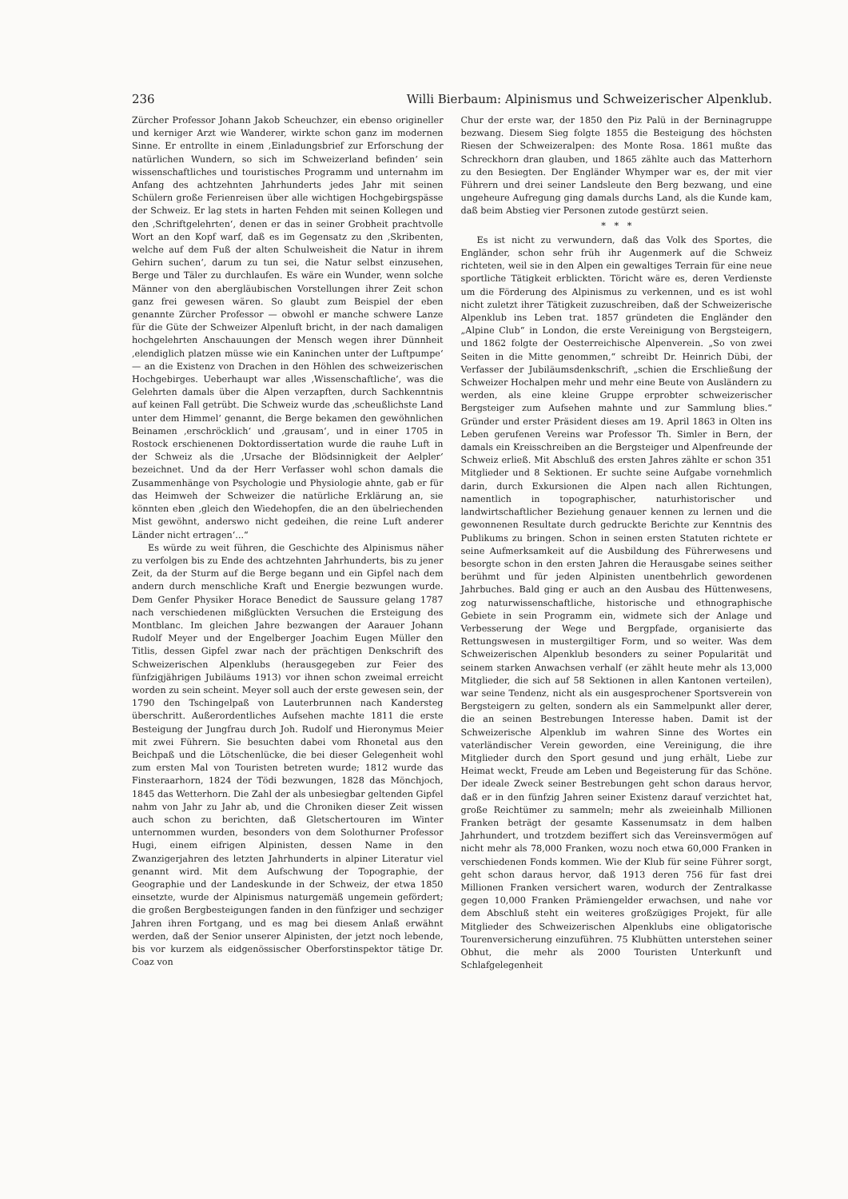236 Willi Bierbaum: Alpinismus und Schweizerischer Alpenklub.
Zürcher Professor Johann Jakob Scheuchzer, ein ebenso origineller und kerniger Arzt wie Wanderer, wirkte schon ganz im modernen Sinne. Er entrollte in einem ‚Einladungsbrief zur Erforschung der natürlichen Wundern, so sich im Schweizerland befinden‘ sein wissenschaftliches und touristisches Programm und unternahm im Anfang des achtzehnten Jahrhunderts jedes Jahr mit seinen Schülern große Ferienreisen über alle wichtigen Hochgebirgspässe der Schweiz. Er lag stets in harten Fehden mit seinen Kollegen und den ‚Schriftgelehrten‘, denen er das in seiner Grobheit prachtvolle Wort an den Kopf warf, daß es im Gegensatz zu den ‚Skribenten, welche auf dem Fuß der alten Schulweisheit die Natur in ihrem Gehirn suchen‘, darum zu tun sei, die Natur selbst einzusehen, Berge und Täler zu durchlaufen. Es wäre ein Wunder, wenn solche Männer von den abergläubischen Vorstellungen ihrer Zeit schon ganz frei gewesen wären. So glaubt zum Beispiel der eben genannte Zürcher Professor — obwohl er manche schwere Lanze für die Güte der Schweizer Alpenluft bricht, in der nach damaligen hochgelehrten Anschauungen der Mensch wegen ihrer Dünnheit ‚elendiglich platzen müsse wie ein Kaninchen unter der Luftpumpe‘ — an die Existenz von Drachen in den Höhlen des schweizerischen Hochgebirges. Ueberhaupt war alles ‚Wissenschaftliche‘, was die Gelehrten damals über die Alpen verzapften, durch Sachkenntnis auf keinen Fall getrübt. Die Schweiz wurde das ‚scheußlichste Land unter dem Himmel‘ genannt, die Berge bekamen den gewöhnlichen Beinamen ‚erschröcklich‘ und ‚grausam‘, und in einer 1705 in Rostock erschienenen Doktordissertation wurde die rauhe Luft in der Schweiz als die ‚Ursache der Blödsinnigkeit der Aelpler‘ bezeichnet. Und da der Herr Verfasser wohl schon damals die Zusammenhänge von Psychologie und Physiologie ahnte, gab er für das Heimweh der Schweizer die natürliche Erklärung an, sie könnten eben ‚gleich den Wiedehopfen, die an den übelriechenden Mist gewöhnt, anderswo nicht gedeihen, die reine Luft anderer Länder nicht ertragen‘...“
Es würde zu weit führen, die Geschichte des Alpinismus näher zu verfolgen bis zu Ende des achtzehnten Jahrhunderts, bis zu jener Zeit, da der Sturm auf die Berge begann und ein Gipfel nach dem andern durch menschliche Kraft und Energie bezwungen wurde. Dem Genfer Physiker Horace Benedict de Saussure gelang 1787 nach verschiedenen mißglückten Versuchen die Ersteigung des Montblanc. Im gleichen Jahre bezwangen der Aarauer Johann Rudolf Meyer und der Engelberger Joachim Eugen Müller den Titlis, dessen Gipfel zwar nach der prächtigen Denkschrift des Schweizerischen Alpenklubs (herausgegeben zur Feier des fünfzigjährigen Jubiläums 1913) vor ihnen schon zweimal erreicht worden zu sein scheint. Meyer soll auch der erste gewesen sein, der 1790 den Tschingelpaß von Lauterbrunnen nach Kandersteg überschritt. Außerordentliches Aufsehen machte 1811 die erste Besteigung der Jungfrau durch Joh. Rudolf und Hieronymus Meier mit zwei Führern. Sie besuchten dabei vom Rhonetal aus den Beichpaß und die Lötschenlücke, die bei dieser Gelegenheit wohl zum ersten Mal von Touristen betreten wurde; 1812 wurde das Finsteraarhorn, 1824 der Tödi bezwungen, 1828 das Mönchjoch, 1845 das Wetterhorn. Die Zahl der als unbesiegbar geltenden Gipfel nahm von Jahr zu Jahr ab, und die Chroniken dieser Zeit wissen auch schon zu berichten, daß Gletschertouren im Winter unternommen wurden, besonders von dem Solothurner Professor Hugi, einem eifrigen Alpinisten, dessen Name in den Zwanzigerjahren des letzten Jahrhunderts in alpiner Literatur viel genannt wird. Mit dem Aufschwung der Topographie, der Geographie und der Landeskunde in der Schweiz, der etwa 1850 einsetzte, wurde der Alpinismus naturgemäß ungemein gefördert; die großen Bergbesteigungen fanden in den fünfziger und sechziger Jahren ihren Fortgang, und es mag bei diesem Anlaß erwähnt werden, daß der Senior unserer Alpinisten, der jetzt noch lebende, bis vor kurzem als eidgenössischer Oberforstinspektor tätige Dr. Coaz von
Chur der erste war, der 1850 den Piz Palü in der Berninagruppe bezwang. Diesem Sieg folgte 1855 die Besteigung des höchsten Riesen der Schweizeralpen: des Monte Rosa. 1861 mußte das Schreckhorn dran glauben, und 1865 zählte auch das Matterhorn zu den Besiegten. Der Engländer Whymper war es, der mit vier Führern und drei seiner Landsleute den Berg bezwang, und eine ungeheure Aufregung ging damals durchs Land, als die Kunde kam, daß beim Abstieg vier Personen zutode gestürzt seien.
* * *
Es ist nicht zu verwundern, daß das Volk des Sportes, die Engländer, schon sehr früh ihr Augenmerk auf die Schweiz richteten, weil sie in den Alpen ein gewaltiges Terrain für eine neue sportliche Tätigkeit erblickten. Töricht wäre es, deren Verdienste um die Förderung des Alpinismus zu verkennen, und es ist wohl nicht zuletzt ihrer Tätigkeit zuzuschreiben, daß der Schweizerische Alpenklub ins Leben trat. 1857 gründeten die Engländer den „Alpine Club“ in London, die erste Vereinigung von Bergsteigern, und 1862 folgte der Oesterreichische Alpenverein. „So von zwei Seiten in die Mitte genommen,“ schreibt Dr. Heinrich Dübi, der Verfasser der Jubiläumsdenkschrift, „schien die Erschließung der Schweizer Hochalpen mehr und mehr eine Beute von Ausländern zu werden, als eine kleine Gruppe erprobter schweizerischer Bergsteiger zum Aufsehen mahnte und zur Sammlung blies.“ Gründer und erster Präsident dieses am 19. April 1863 in Olten ins Leben gerufenen Vereins war Professor Th. Simler in Bern, der damals ein Kreisschreiben an die Bergsteiger und Alpenfreunde der Schweiz erließ. Mit Abschluß des ersten Jahres zählte er schon 351 Mitglieder und 8 Sektionen. Er suchte seine Aufgabe vornehmlich darin, durch Exkursionen die Alpen nach allen Richtungen, namentlich in topographischer, naturhistorischer und landwirtschaftlicher Beziehung genauer kennen zu lernen und die gewonnenen Resultate durch gedruckte Berichte zur Kenntnis des Publikums zu bringen. Schon in seinen ersten Statuten richtete er seine Aufmerksamkeit auf die Ausbildung des Führerwesens und besorgte schon in den ersten Jahren die Herausgabe seines seither berühmt und für jeden Alpinisten unentbehrlich gewordenen Jahrbuches. Bald ging er auch an den Ausbau des Hüttenwesens, zog naturwissenschaftliche, historische und ethnographische Gebiete in sein Programm ein, widmete sich der Anlage und Verbesserung der Wege und Bergpfade, organisierte das Rettungswesen in mustergiltiger Form, und so weiter. Was dem Schweizerischen Alpenklub besonders zu seiner Popularität und seinem starken Anwachsen verhalf (er zählt heute mehr als 13,000 Mitglieder, die sich auf 58 Sektionen in allen Kantonen verteilen), war seine Tendenz, nicht als ein ausgesprochener Sportsverein von Bergsteigern zu gelten, sondern als ein Sammelpunkt aller derer, die an seinen Bestrebungen Interesse haben. Damit ist der Schweizerische Alpenklub im wahren Sinne des Wortes ein vaterländischer Verein geworden, eine Vereinigung, die ihre Mitglieder durch den Sport gesund und jung erhält, Liebe zur Heimat weckt, Freude am Leben und Begeisterung für das Schöne. Der ideale Zweck seiner Bestrebungen geht schon daraus hervor, daß er in den fünfzig Jahren seiner Existenz darauf verzichtet hat, große Reichtümer zu sammeln; mehr als zweieinhalb Millionen Franken beträgt der gesamte Kassenumsatz in dem halben Jahrhundert, und trotzdem beziffert sich das Vereinsvermögen auf nicht mehr als 78,000 Franken, wozu noch etwa 60,000 Franken in verschiedenen Fonds kommen. Wie der Klub für seine Führer sorgt, geht schon daraus hervor, daß 1913 deren 756 für fast drei Millionen Franken versichert waren, wodurch der Zentralkasse gegen 10,000 Franken Prämiengelder erwachsen, und nahe vor dem Abschluß steht ein weiteres großzügiges Projekt, für alle Mitglieder des Schweizerischen Alpenklubs eine obligatorische Tourenversicherung einzuführen. 75 Klubhütten unterstehen seiner Obhut, die mehr als 2000 Touristen Unterkunft und Schlafgelegenheit